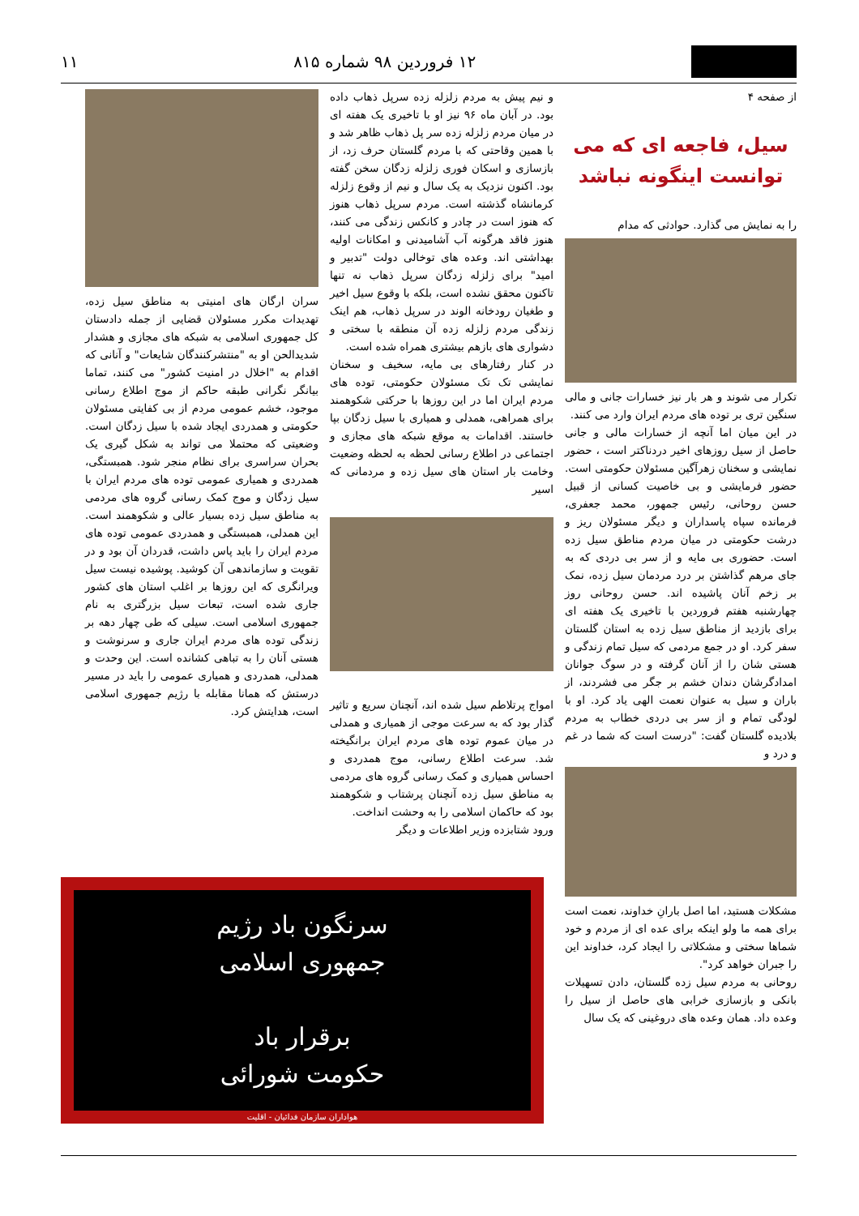۱۲ فروردین ۹۸ شماره ۸۱۵ ۱۱
از صفحه ۴
سیل، فاجعه ای که می توانست اینگونه نباشد
را به نمایش می گذارد. حوادثی که مدام
تکرار می شوند و هر بار نیز خسارات جانی و مالی سنگین تری بر توده های مردم ایران وارد می کنند.
در این میان اما آنچه از خسارات مالی و جانی حاصل از سیل روزهای اخیر دردناکتر است ، حضور نمایشی و سخنان زهرآگین مسئولان حکومتی است. حضور فرمایشی و بی خاصیت کسانی از قبیل حسن روحانی، رئیس جمهور، محمد جعفری، فرمانده سپاه پاسداران و دیگر مسئولان ریز و درشت حکومتی در میان مردم مناطق سیل زده است. حضوری بی مایه و از سر بی دردی که به جای مرهم گذاشتن بر درد مردمان سیل زده، نمک بر زخم آنان پاشیده اند. حسن روحانی روز چهارشنبه هفتم فروردین با تاخیری یک هفته ای برای بازدید از مناطق سیل زده به استان گلستان سفر کرد. او در جمع مردمی که سیل تمام زندگی و هستی شان را از آنان گرفته و در سوگ جوانان امدادگرشان دندان خشم بر جگر می فشردند، از باران و سیل به عنوان نعمت الهی یاد کرد. او با لودگی تمام و از سر بی دردی خطاب به مردم بلادیده گلستان گفت: "درست است که شما در غم و درد و
مشکلات هستید، اما اصل بارانِ خداوند، نعمت است برای همه ما ولو اینکه برای عده ای از مردم و خود شماها سختی و مشکلاتی را ایجاد کرد، خداوند این را جبران خواهد کرد".
روحانی به مردم سیل زده گلستان، دادن تسهیلات بانکی و بازسازی خرابی های حاصل از سیل را وعده داد. همان وعده های دروغینی که یک سال
و نیم پیش به مردم زلزله زده سرپل ذهاب داده بود. در آبان ماه ۹۶ نیز او با تاخیری یک هفته ای در میان مردم زلزله زده سر پل ذهاب ظاهر شد و با همین وقاحتی که با مردم گلستان حرف زد، از بازسازی و اسکان فوری زلزله زدگان سخن گفته بود. اکنون نزدیک به یک سال و نیم از وقوع زلزله کرمانشاه گذشته است. مردم سرپل ذهاب هنوز که هنوز است در چادر و کانکس زندگی می کنند، هنوز فاقد هرگونه آب آشامیدنی و امکانات اولیه بهداشتی اند. وعده های توخالی دولت "تدبیر و امید" برای زلزله زدگان سرپل ذهاب نه تنها تاکنون محقق نشده است، بلکه با وقوع سیل اخیر و طغیان رودخانه الوند در سرپل ذهاب، هم اینک زندگی مردم زلزله زده آن منطقه با سختی و دشواری های بازهم بیشتری همراه شده است.
در کنار رفتارهای بی مایه، سخیف و سخنان نمایشی تک تک مسئولان حکومتی، توده های مردم ایران اما در این روزها با حرکتی شکوهمند برای همراهی، همدلی و همیاری با سیل زدگان بپا خاستند. اقدامات به موقع شبکه های مجازی و اجتماعی در اطلاع رسانی لحظه به لحظه وضعیت وخامت بار استان های سیل زده و مردمانی که اسیر
امواج پرتلاطم سیل شده اند، آنچنان سریع و تاثیر گذار بود که به سرعت موجی از همیاری و همدلی در میان عموم توده های مردم ایران برانگیخته شد. سرعت اطلاع رسانی، موج همدردی و احساس همیاری و کمک رسانی گروه های مردمی به مناطق سیل زده آنچنان پرشتاب و شکوهمند بود که حاکمان اسلامی را به وحشت انداخت.
ورود شتابزده وزیر اطلاعات و دیگر
سران ارگان های امنیتی به مناطق سیل زده، تهدیدات مکرر مسئولان قضایی از جمله دادستان کل جمهوری اسلامی به شبکه های مجازی و هشدار شدیدالحن او به "منتشرکنندگان شایعات" و آنانی که اقدام به "اخلال در امنیت کشور" می کنند، تماما بیانگر نگرانی طبقه حاکم از موج اطلاع رسانی موجود، خشم عمومی مردم از بی کفایتی مسئولان حکومتی و همدردی ایجاد شده با سیل زدگان است. وضعیتی که محتملا می تواند به شکل گیری یک بحران سراسری برای نظام منجر شود. همبستگی، همدردی و همیاری عمومی توده های مردم ایران با سیل زدگان و موج کمک رسانی گروه های مردمی به مناطق سیل زده بسیار عالی و شکوهمند است. این همدلی، همبستگی و همدردی عمومی توده های مردم ایران را باید پاس داشت، قدردان آن بود و در تقویت و سازماندهی آن کوشید. پوشیده نیست سیل ویرانگری که این روزها بر اغلب استان های کشور جاری شده است، تبعات سیل بزرگتری به نام جمهوری اسلامی است. سیلی که طی چهار دهه بر زندگی توده های مردم ایران جاری و سرنوشت و هستی آنان را به تباهی کشانده است. این وحدت و همدلی، همدردی و همیاری عمومی را باید در مسیر درستش که همانا مقابله با رژیم جمهوری اسلامی است، هدایتش کرد.
سرنگون باد رژیم
جمهوری اسلامی
برقرار باد
حکومت شورائی
هواداران سازمان فدائیان - اقلیت